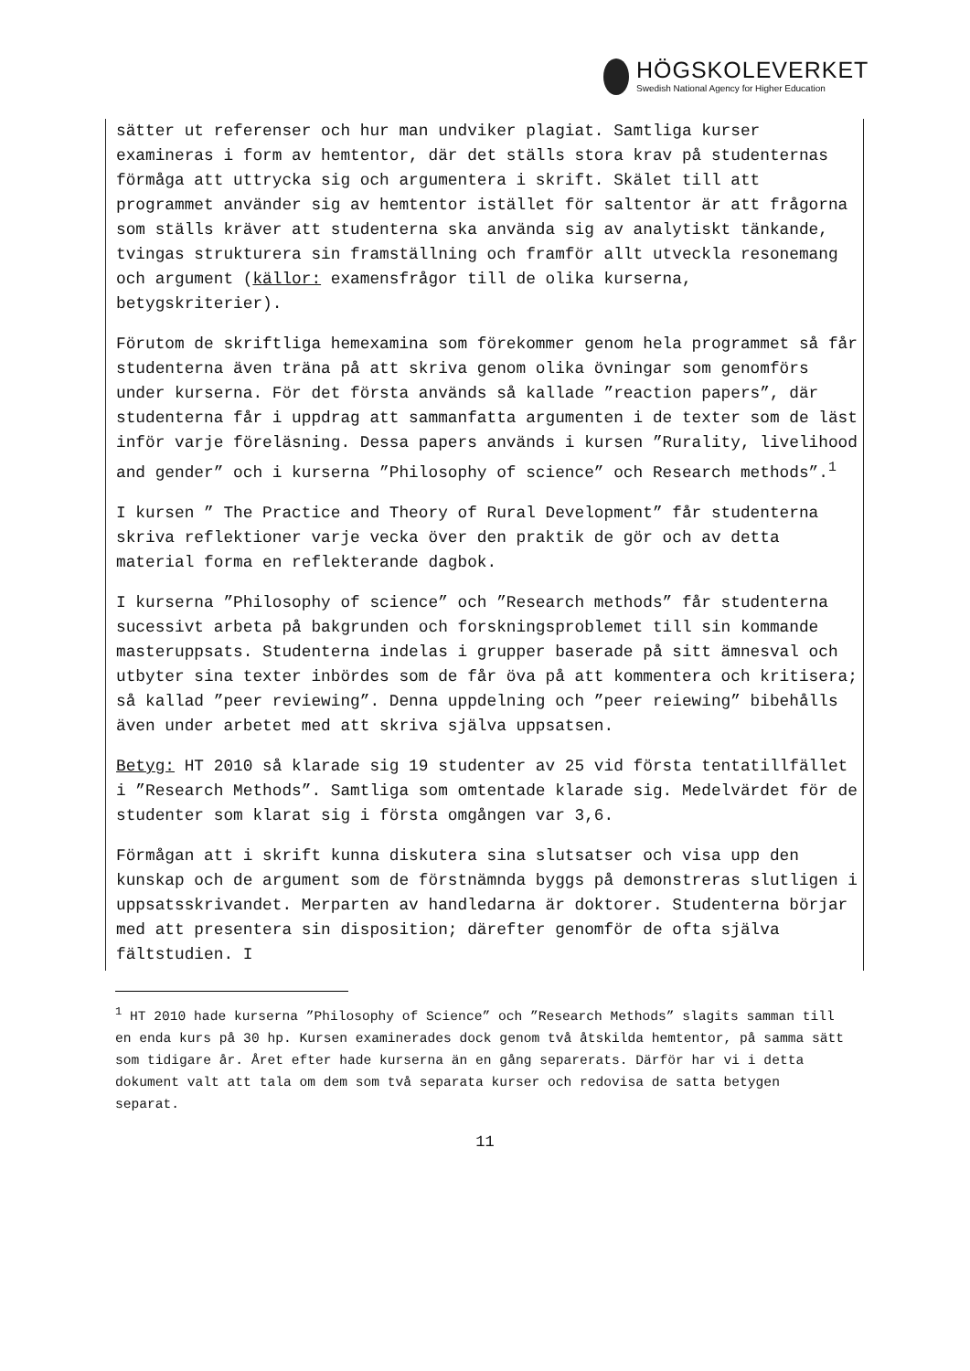HÖGSKOLEVERKET
Swedish National Agency for Higher Education
sätter ut referenser och hur man undviker plagiat. Samtliga kurser examineras i form av hemtentor, där det ställs stora krav på studenternas förmåga att uttrycka sig och argumentera i skrift. Skälet till att programmet använder sig av hemtentor istället för saltentor är att frågorna som ställs kräver att studenterna ska använda sig av analytiskt tänkande, tvingas strukturera sin framställning och framför allt utveckla resonemang och argument (källor: examensfrågor till de olika kurserna, betygskriterier).
Förutom de skriftliga hemexamina som förekommer genom hela programmet så får studenterna även träna på att skriva genom olika övningar som genomförs under kurserna. För det första används så kallade ”reaction papers”, där studenterna får i uppdrag att sammanfatta argumenten i de texter som de läst inför varje föreläsning. Dessa papers används i kursen ”Rurality, livelihood and gender” och i kurserna ”Philosophy of science” och Research methods”.<sup>1</sup>
I kursen ” The Practice and Theory of Rural Development” får studenterna skriva reflektioner varje vecka över den praktik de gör och av detta material forma en reflekterande dagbok.
I kurserna ”Philosophy of science” och ”Research methods” får studenterna sucessivt arbeta på bakgrunden och forskningsproblemet till sin kommande masteruppsats. Studenterna indelas i grupper baserade på sitt ämnesval och utbyter sina texter inbördes som de får öva på att kommentera och kritisera; så kallad ”peer reviewing”. Denna uppdelning och ”peer reiewing” bibehålls även under arbetet med att skriva själva uppsatsen.
Betyg: HT 2010 så klarade sig 19 studenter av 25 vid första tentatillfället i ”Research Methods”. Samtliga som omtentade klarade sig. Medelvärdet för de studenter som klarat sig i första omgången var 3,6.
Förmågan att i skrift kunna diskutera sina slutsatser och visa upp den kunskap och de argument som de förstnämnda byggs på demonstreras slutligen i uppsatsskrivandet. Merparten av handledarna är doktorer. Studenterna börjar med att presentera sin disposition; därefter genomför de ofta själva fältstudien. I
<sup>1</sup> HT 2010 hade kurserna ”Philosophy of Science” och ”Research Methods” slagits samman till en enda kurs på 30 hp. Kursen examinerades dock genom två åtskilda hemtentor, på samma sätt som tidigare år. Året efter hade kurserna än en gång separerats. Därför har vi i detta dokument valt att tala om dem som två separata kurser och redovisa de satta betygen separat.
11